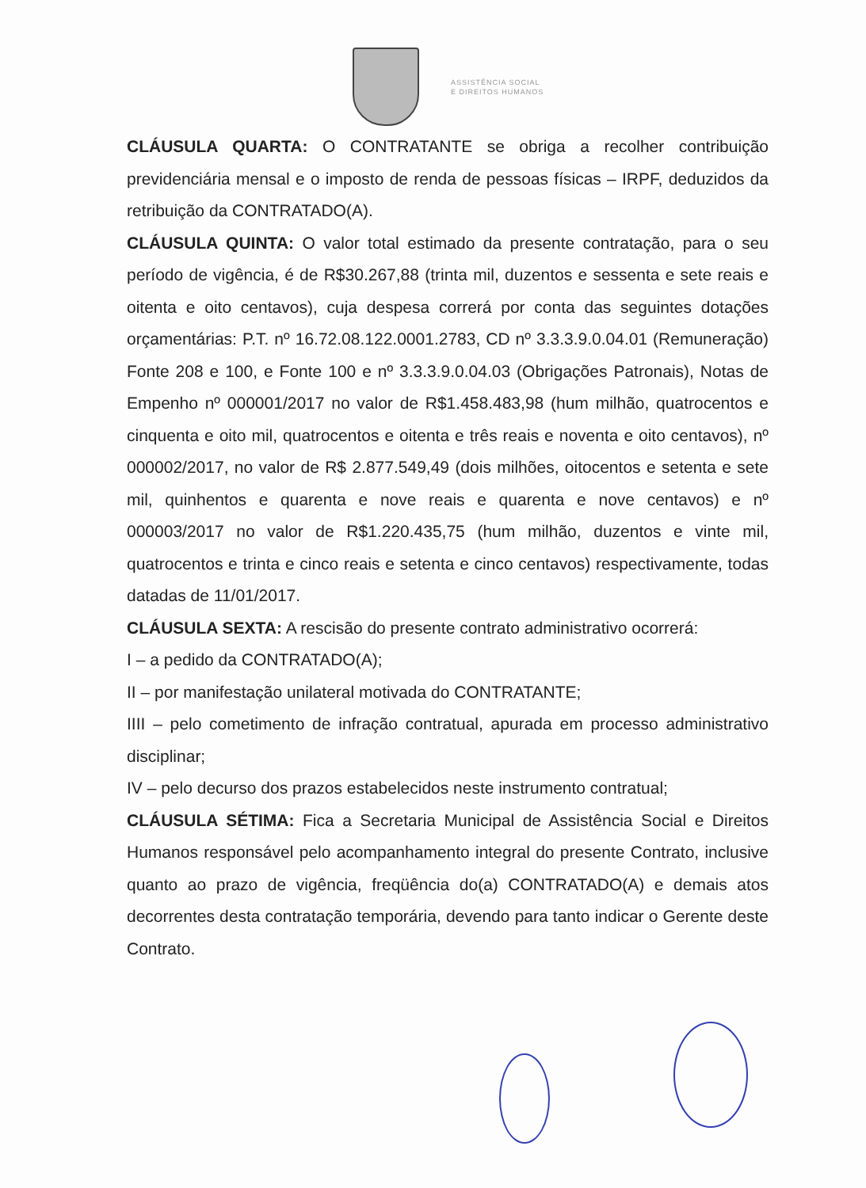ASSISTÊNCIA SOCIAL
E DIREITOS HUMANOS
CLÁUSULA QUARTA: O CONTRATANTE se obriga a recolher contribuição previdenciária mensal e o imposto de renda de pessoas físicas – IRPF, deduzidos da retribuição da CONTRATADO(A).
CLÁUSULA QUINTA: O valor total estimado da presente contratação, para o seu período de vigência, é de R$30.267,88 (trinta mil, duzentos e sessenta e sete reais e oitenta e oito centavos), cuja despesa correrá por conta das seguintes dotações orçamentárias: P.T. nº 16.72.08.122.0001.2783, CD nº 3.3.3.9.0.04.01 (Remuneração) Fonte 208 e 100, e Fonte 100 e nº 3.3.3.9.0.04.03 (Obrigações Patronais), Notas de Empenho nº 000001/2017 no valor de R$1.458.483,98 (hum milhão, quatrocentos e cinquenta e oito mil, quatrocentos e oitenta e três reais e noventa e oito centavos), nº 000002/2017, no valor de R$ 2.877.549,49 (dois milhões, oitocentos e setenta e sete mil, quinhentos e quarenta e nove reais e quarenta e nove centavos) e nº 000003/2017 no valor de R$1.220.435,75 (hum milhão, duzentos e vinte mil, quatrocentos e trinta e cinco reais e setenta e cinco centavos) respectivamente, todas datadas de 11/01/2017.
CLÁUSULA SEXTA: A rescisão do presente contrato administrativo ocorrerá:
I – a pedido da CONTRATADO(A);
II – por manifestação unilateral motivada do CONTRATANTE;
IIII – pelo cometimento de infração contratual, apurada em processo administrativo disciplinar;
IV – pelo decurso dos prazos estabelecidos neste instrumento contratual;
CLÁUSULA SÉTIMA: Fica a Secretaria Municipal de Assistência Social e Direitos Humanos responsável pelo acompanhamento integral do presente Contrato, inclusive quanto ao prazo de vigência, freqüência do(a) CONTRATADO(A) e demais atos decorrentes desta contratação temporária, devendo para tanto indicar o Gerente deste Contrato.